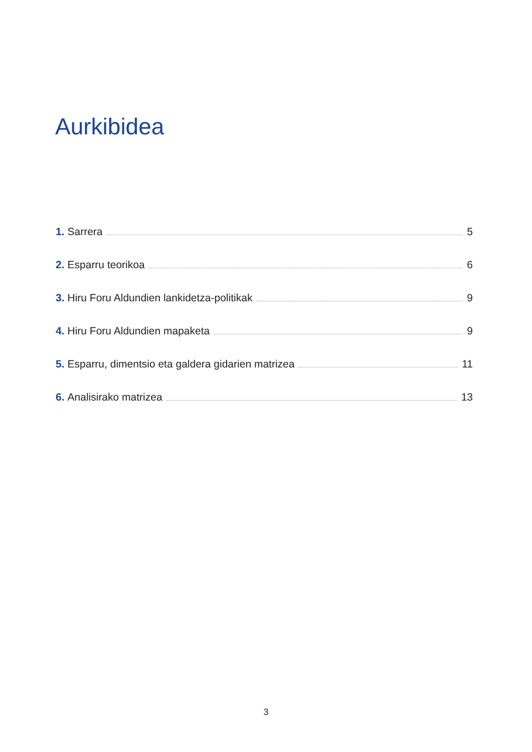Aurkibidea
1. Sarrera 5
2. Esparru teorikoa 6
3. Hiru Foru Aldundien lankidetza-politikak 9
4. Hiru Foru Aldundien mapaketa 9
5. Esparru, dimentsio eta galdera gidarien matrizea 11
6. Analisirako matrizea 13
3